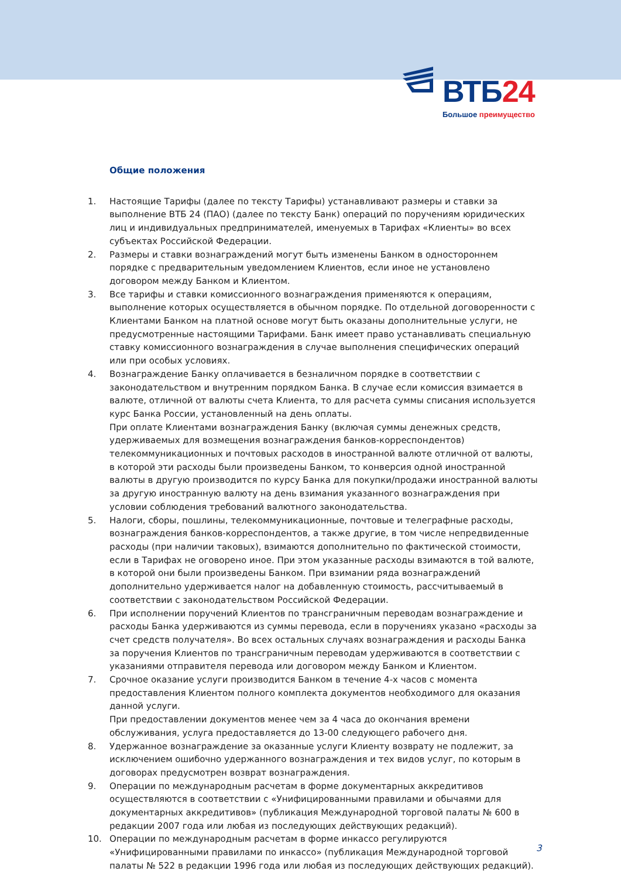ВТБ24
Большое преимущество
Общие положения
1. Настоящие Тарифы (далее по тексту Тарифы) устанавливают размеры и ставки за выполнение ВТБ 24 (ПАО) (далее по тексту Банк) операций по поручениям юридических лиц и индивидуальных предпринимателей, именуемых в Тарифах «Клиенты» во всех субъектах Российской Федерации.
2. Размеры и ставки вознаграждений могут быть изменены Банком в одностороннем порядке с предварительным уведомлением Клиентов, если иное не установлено договором между Банком и Клиентом.
3. Все тарифы и ставки комиссионного вознаграждения применяются к операциям, выполнение которых осуществляется в обычном порядке. По отдельной договоренности с Клиентами Банком на платной основе могут быть оказаны дополнительные услуги, не предусмотренные настоящими Тарифами. Банк имеет право устанавливать специальную ставку комиссионного вознаграждения в случае выполнения специфических операций или при особых условиях.
4. Вознаграждение Банку оплачивается в безналичном порядке в соответствии с законодательством и внутренним порядком Банка. В случае если комиссия взимается в валюте, отличной от валюты счета Клиента, то для расчета суммы списания используется курс Банка России, установленный на день оплаты.
При оплате Клиентами вознаграждения Банку (включая суммы денежных средств, удерживаемых для возмещения вознаграждения банков-корреспондентов) телекоммуникационных и почтовых расходов в иностранной валюте отличной от валюты, в которой эти расходы были произведены Банком, то конверсия одной иностранной валюты в другую производится по курсу Банка для покупки/продажи иностранной валюты за другую иностранную валюту на день взимания указанного вознаграждения при условии соблюдения требований валютного законодательства.
5. Налоги, сборы, пошлины, телекоммуникационные, почтовые и телеграфные расходы, вознаграждения банков-корреспондентов, а также другие, в том числе непредвиденные расходы (при наличии таковых), взимаются дополнительно по фактической стоимости, если в Тарифах не оговорено иное. При этом указанные расходы взимаются в той валюте, в которой они были произведены Банком. При взимании ряда вознаграждений дополнительно удерживается налог на добавленную стоимость, рассчитываемый в соответствии с законодательством Российской Федерации.
6. При исполнении поручений Клиентов по трансграничным переводам вознаграждение и расходы Банка удерживаются из суммы перевода, если в поручениях указано «расходы за счет средств получателя». Во всех остальных случаях вознаграждения и расходы Банка за поручения Клиентов по трансграничным переводам удерживаются в соответствии с указаниями отправителя перевода или договором между Банком и Клиентом.
7. Срочное оказание услуги производится Банком в течение 4-х часов с момента предоставления Клиентом полного комплекта документов необходимого для оказания данной услуги.
При предоставлении документов менее чем за 4 часа до окончания времени обслуживания, услуга предоставляется до 13-00 следующего рабочего дня.
8. Удержанное вознаграждение за оказанные услуги Клиенту возврату не подлежит, за исключением ошибочно удержанного вознаграждения и тех видов услуг, по которым в договорах предусмотрен возврат вознаграждения.
9. Операции по международным расчетам в форме документарных аккредитивов осуществляются в соответствии с «Унифицированными правилами и обычаями для документарных аккредитивов» (публикация Международной торговой палаты № 600 в редакции 2007 года или любая из последующих действующих редакций).
10. Операции по международным расчетам в форме инкассо регулируются «Унифицированными правилами по инкассо» (публикация Международной торговой палаты № 522 в редакции 1996 года или любая из последующих действующих редакций).
3